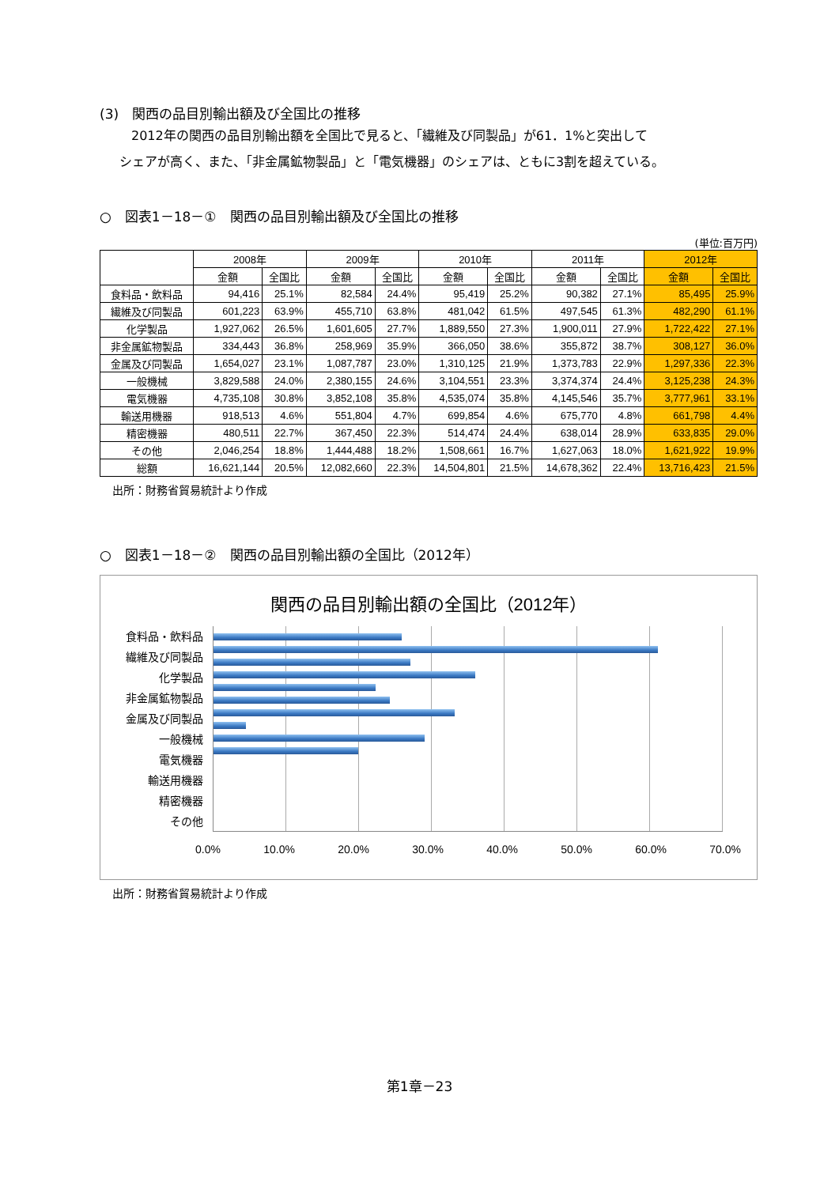(3)　関西の品目別輸出額及び全国比の推移
2012年の関西の品目別輸出額を全国比で見ると、「繊維及び同製品」が61．1%と突出して
シェアが高く、また、「非金属鉱物製品」と「電気機器」のシェアは、ともに3割を超えている。
○　図表1－18－①　関西の品目別輸出額及び全国比の推移
(単位:百万円)
| | 2008年 | | 2009年 | | 2010年 | | 2011年 | | 2012年 | |
| --- | --- | --- | --- | --- | --- | --- | --- | --- | --- | --- |
| | 金額 | 全国比 | 金額 | 全国比 | 金額 | 全国比 | 金額 | 全国比 | 金額 | 全国比 |
| 食料品・飲料品 | 94,416 | 25.1% | 82,584 | 24.4% | 95,419 | 25.2% | 90,382 | 27.1% | 85,495 | 25.9% |
| 繊維及び同製品 | 601,223 | 63.9% | 455,710 | 63.8% | 481,042 | 61.5% | 497,545 | 61.3% | 482,290 | 61.1% |
| 化学製品 | 1,927,062 | 26.5% | 1,601,605 | 27.7% | 1,889,550 | 27.3% | 1,900,011 | 27.9% | 1,722,422 | 27.1% |
| 非金属鉱物製品 | 334,443 | 36.8% | 258,969 | 35.9% | 366,050 | 38.6% | 355,872 | 38.7% | 308,127 | 36.0% |
| 金属及び同製品 | 1,654,027 | 23.1% | 1,087,787 | 23.0% | 1,310,125 | 21.9% | 1,373,783 | 22.9% | 1,297,336 | 22.3% |
| 一般機械 | 3,829,588 | 24.0% | 2,380,155 | 24.6% | 3,104,551 | 23.3% | 3,374,374 | 24.4% | 3,125,238 | 24.3% |
| 電気機器 | 4,735,108 | 30.8% | 3,852,108 | 35.8% | 4,535,074 | 35.8% | 4,145,546 | 35.7% | 3,777,961 | 33.1% |
| 輸送用機器 | 918,513 | 4.6% | 551,804 | 4.7% | 699,854 | 4.6% | 675,770 | 4.8% | 661,798 | 4.4% |
| 精密機器 | 480,511 | 22.7% | 367,450 | 22.3% | 514,474 | 24.4% | 638,014 | 28.9% | 633,835 | 29.0% |
| その他 | 2,046,254 | 18.8% | 1,444,488 | 18.2% | 1,508,661 | 16.7% | 1,627,063 | 18.0% | 1,621,922 | 19.9% |
| 総額 | 16,621,144 | 20.5% | 12,082,660 | 22.3% | 14,504,801 | 21.5% | 14,678,362 | 22.4% | 13,716,423 | 21.5% |
出所：財務省貿易統計より作成
○　図表1－18－②　関西の品目別輸出額の全国比（2012年）
関西の品目別輸出額の全国比（2012年）
食料品・飲料品
繊維及び同製品
化学製品
非金属鉱物製品
金属及び同製品
一般機械
電気機器
輸送用機器
精密機器
その他
0.0% 10.0% 20.0% 30.0% 40.0% 50.0% 60.0% 70.0%
出所：財務省貿易統計より作成
第1章－23